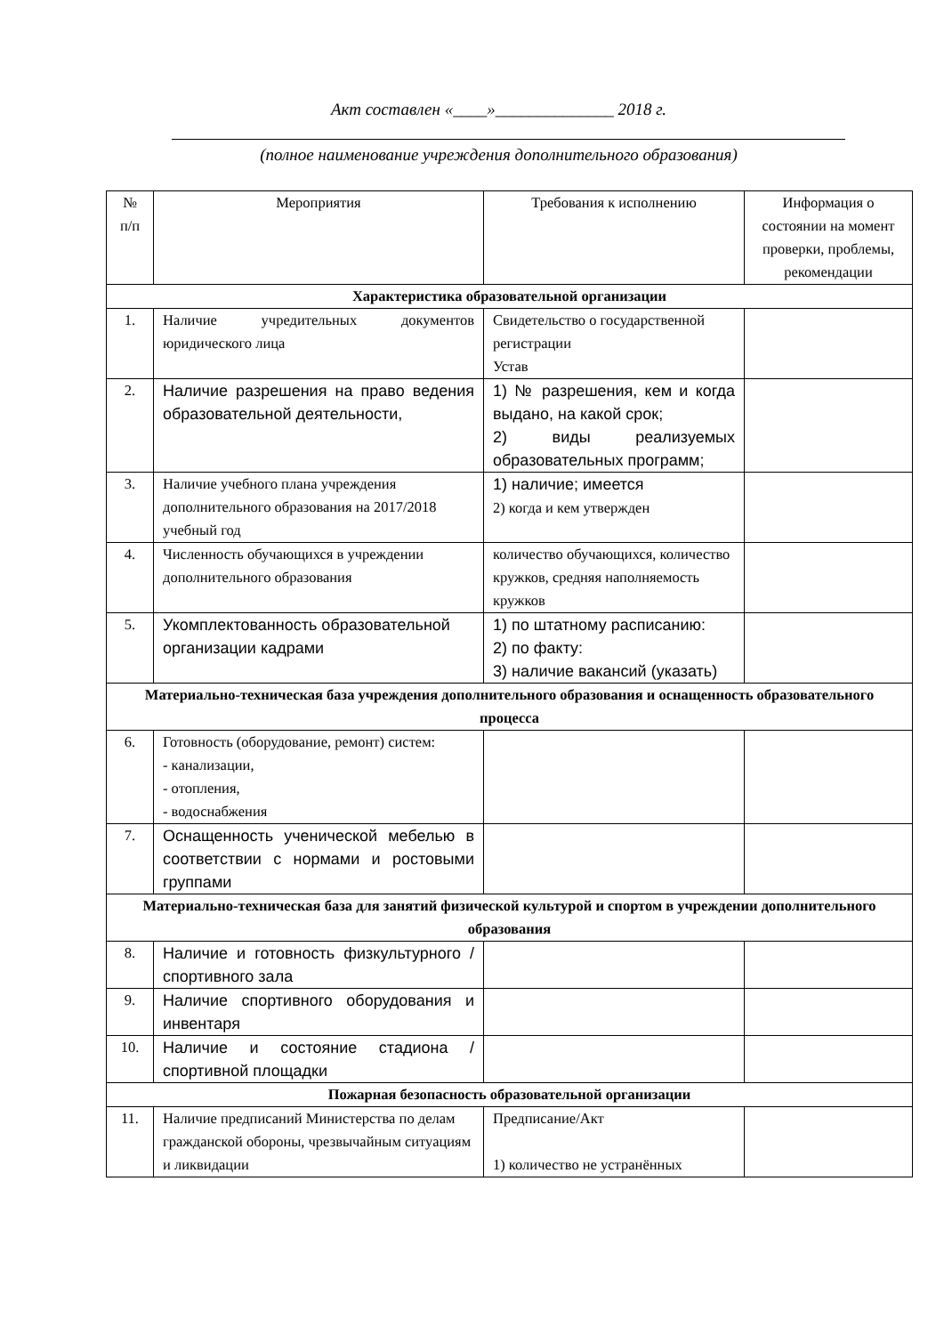Акт составлен «____»______________ 2018 г.
(полное наименование учреждения дополнительного образования)
| № п/п | Мероприятия | Требования к исполнению | Информация о состоянии на момент проверки, проблемы, рекомендации |
| Характеристика образовательной организации | | | |
| 1. | Наличие учредительных документов юридического лица | Свидетельство о государственной регистрации Устав | |
| 2. | Наличие разрешения на право ведения образовательной деятельности, | 1) № разрешения, кем и когда выдано, на какой срок; 2) виды реализуемых образовательных программ; | |
| 3. | Наличие учебного плана учреждения дополнительного образования на 2017/2018 учебный год | 1) наличие; имеется 2) когда и кем утвержден | |
| 4. | Численность обучающихся в учреждении дополнительного образования | количество обучающихся, количество кружков, средняя наполняемость кружков | |
| 5. | Укомплектованность образовательной организации кадрами | 1) по штатному расписанию: 2) по факту: 3) наличие вакансий (указать) | |
| Материально-техническая база учреждения дополнительного образования и оснащенность образовательного процесса | | | |
| 6. | Готовность (оборудование, ремонт) систем: - канализации, - отопления, - водоснабжения | | |
| 7. | Оснащенность ученической мебелью в соответствии с нормами и ростовыми группами | | |
| Материально-техническая база для занятий физической культурой и спортом в учреждении дополнительного образования | | | |
| 8. | Наличие и готовность физкультурного / спортивного зала | | |
| 9. | Наличие спортивного оборудования и инвентаря | | |
| 10. | Наличие и состояние стадиона / спортивной площадки | | |
| Пожарная безопасность образовательной организации | | | |
| 11. | Наличие предписаний Министерства по делам гражданской обороны, чрезвычайным ситуациям и ликвидации | Предписание/Акт 1) количество не устранённых | |